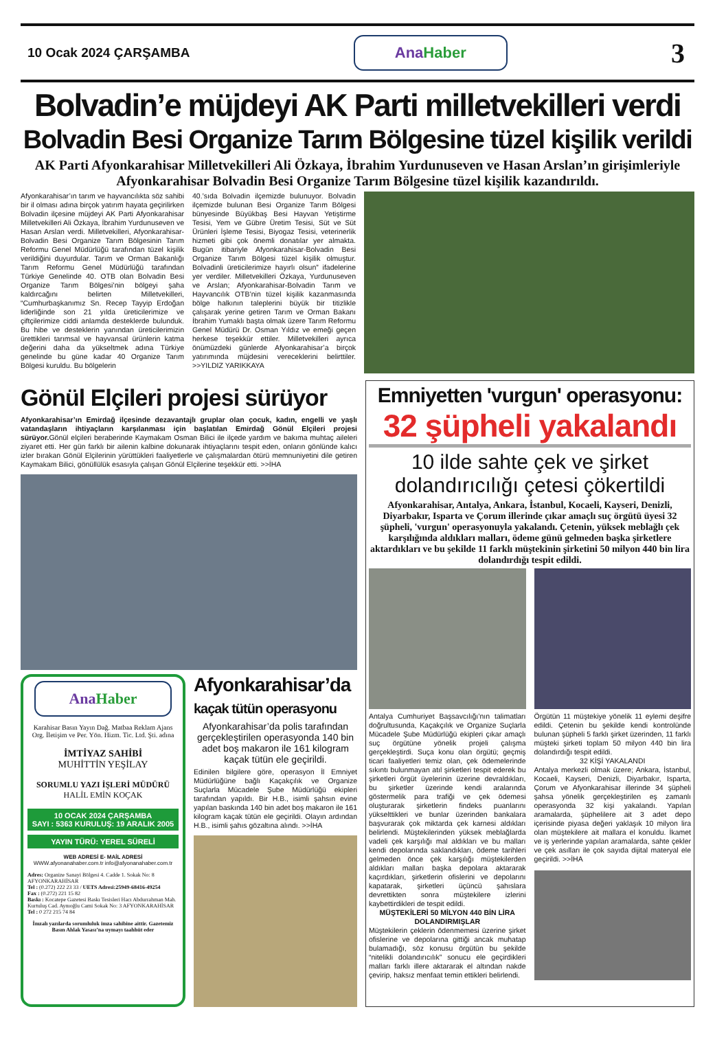10 Ocak 2024 ÇARŞAMBA
Ana Haber
3
Bolvadin’e müjdeyi AK Parti milletvekilleri verdi
Bolvadin Besi Organize Tarım Bölgesine tüzel kişilik verildi
AK Parti Afyonkarahisar Milletvekilleri Ali Özkaya, İbrahim Yurdunuseven ve Hasan Arslan’ın girişimleriyle Afyonkarahisar Bolvadin Besi Organize Tarım Bölgesine tüzel kişilik kazandırıldı.
Afyonkarahisar’ın tarım ve hayvancılıkta söz sahibi bir il olması adına birçok yatırım hayata geçirilirken Bolvadin ilçesine müjdeyi AK Parti Afyonkarahisar Milletvekilleri Ali Özkaya, İbrahim Yurdunuseven ve Hasan Arslan verdi. Milletvekilleri, Afyonkarahisar-Bolvadin Besi Organize Tarım Bölgesinin Tarım Reformu Genel Müdürlüğü tarafından tüzel kişilik verildiğini duyurdular. Tarım ve Orman Bakanlığı Tarım Reformu Genel Müdürlüğü tarafından Türkiye Genelinde 40. OTB olan Bolvadin Besi Organize Tarım Bölgesi’nin bölgeyi şaha kaldırcağını belirten Milletvekilleri, “Cumhurbaşkanımız Sn. Recep Tayyip Erdoğan liderliğinde son 21 yılda üreticilerimize ve çiftçilerimize ciddi anlamda desteklerde bulunduk. Bu hibe ve desteklerin yanından üreticilerimizin ürettikleri tarımsal ve hayvansal ürünlerin katma değerini daha da yükseltmek adına Türkiye genelinde bu güne kadar 40 Organize Tarım Bölgesi kuruldu. Bu bölgelerin
40.’sıda Bolvadin ilçemizde bulunuyor. Bolvadin ilçemizde bulunan Besi Organize Tarım Bölgesi bünyesinde Büyükbaş Besi Hayvan Yetiştirme Tesisi, Yem ve Gübre Üretim Tesisi, Süt ve Süt Ürünleri İşleme Tesisi, Biyogaz Tesisi, veterinerlik hizmeti gibi çok önemli donatılar yer almakta. Bugün itibariyle Afyonkarahisar-Bolvadin Besi Organize Tarım Bölgesi tüzel kişilik olmuştur. Bolvadinli üreticilerimize hayırlı olsun” ifadelerine yer verdiler. Milletvekilleri Özkaya, Yurdunuseven ve Arslan; Afyonkarahisar-Bolvadin Tarım ve Hayvancılık OTB’nin tüzel kişilik kazanmasında bölge halkının taleplerini büyük bir titizlikle çalışarak yerine getiren Tarım ve Orman Bakanı İbrahim Yumaklı başta olmak üzere Tarım Reformu Genel Müdürü Dr. Osman Yıldız ve emeği geçen herkese teşekkür ettiler. Milletvekilleri ayrıca önümüzdeki günlerde Afyonkarahisar’a birçok yatırımında müjdesini vereceklerini belirttiler. >>YILDIZ YARIKKAYA
Gönül Elçileri projesi sürüyor
Afyonkarahisar’ın Emirdağ ilçesinde dezavantajlı gruplar olan çocuk, kadın, engelli ve yaşlı vatandaşların ihtiyaçların karşılanması için başlatılan Emirdağ Gönül Elçileri projesi sürüyor. Gönül elçileri beraberinde Kaymakam Osman Bilici ile ilçede yardım ve bakıma muhtaç aileleri ziyaret etti. Her gün farklı bir ailenin kalbine dokunarak ihtiyaçlarını tespit eden, onların gönlünde kalıcı izler bırakan Gönül Elçilerinin yürüttükleri faaliyetlerle ve çalışmalardan ötürü memnuniyetini dile getiren Kaymakam Bilici, gönüllülük esasıyla çalışan Gönül Elçilerine teşekkür etti. >>İHA
Ana Haber
Karahisar Basın Yayın Dağ. Matbaa Reklam Ajans Org. İletişim ve Per. Yön. Hizm. Tic. Ltd. Şti. adına
İMTİYAZ SAHİBİ
MUHİTTİN YEŞİLAY
SORUMLU YAZI İŞLERİ MÜDÜRÜ
HALİL EMİN KOÇAK
10 OCAK 2024 ÇARŞAMBA
SAYI : 5363 KURULUŞ: 19 ARALIK 2005
YAYIN TÜRÜ: YEREL SÜRELİ
WEB ADRESİ E- MAİL ADRESİ
WWW.afyonanahaber.com.tr info@afyonanahaber.com.tr
Adres: Organize Sanayi Bölgesi 4. Cadde 1. Sokak No: 8 AFYONKARAHİSAR
Tel : (0.272) 222 23 33 / UETS Adresi:25949-68416-49254
Fax : (0.272) 221 15 82
Baskı : Kocatepe Gazetesi Baskı Tesisleri Hacı Abdurrahman Mah. Kurtuluş Cad. Aynıoğlu Cami Sokak No: 3 AFYONKARAHİSAR
Tel : 0 272 215 74 84
İmzalı yazılarda sorumluluk imza sahibine aittir. Gazetemiz Basın Ahlak Yasası’na uymayı taahhüt eder
Afyonkarahisar’da
kaçak tütün operasyonu
Afyonkarahisar’da polis tarafından gerçekleştirilen operasyonda 140 bin adet boş makaron ile 161 kilogram kaçak tütün ele geçirildi.
Edinilen bilgilere göre, operasyon İl Emniyet Müdürlüğüne bağlı Kaçakçılık ve Organize Suçlarla Mücadele Şube Müdürlüğü ekipleri tarafından yapıldı. Bir H.B., isimli şahsın evine yapılan baskında 140 bin adet boş makaron ile 161 kilogram kaçak tütün ele geçirildi. Olayın ardından H.B., isimli şahıs gözaltına alındı. >>İHA
Emniyetten 'vurgun' operasyonu:
32 şüpheli yakalandı
10 ilde sahte çek ve şirket dolandırıcılığı çetesi çökertildi
Afyonkarahisar, Antalya, Ankara, İstanbul, Kocaeli, Kayseri, Denizli, Diyarbakır, Isparta ve Çorum illerinde çıkar amaçlı suç örgütü üyesi 32 şüpheli, 'vurgun' operasyonuyla yakalandı. Çetenin, yüksek meblağlı çek karşılığında aldıkları malları, ödeme günü gelmeden başka şirketlere aktardıkları ve bu şekilde 11 farklı müştekinin şirketini 50 milyon 440 bin lira dolandırdığı tespit edildi.
Antalya Cumhuriyet Başsavcılığı’nın talimatları doğrultusunda, Kaçakçılık ve Organize Suçlarla Mücadele Şube Müdürlüğü ekipleri çıkar amaçlı suç örgütüne yönelik projeli çalışma gerçekleştirdi. Suça konu olan örgütü; geçmiş ticari faaliyetleri temiz olan, çek ödemelerinde sıkıntı bulunmayan atıl şirketleri tespit ederek bu şirketleri örgüt üyelerinin üzerine devraldıkları, bu şirketler üzerinde kendi aralarında göstermelik para trafiği ve çek ödemesi oluşturarak şirketlerin findeks puanlarını yükselttikleri ve bunlar üzerinden bankalara başvurarak çok miktarda çek karnesi aldıkları belirlendi. Müştekilerinden yüksek meblağlarda vadeli çek karşılığı mal aldıkları ve bu malları kendi depolarında saklandıkları, ödeme tarihleri gelmeden önce çek karşılığı müştekilerden aldıkları malları başka depolara aktararak kaçırdıkları, şirketlerin ofislerini ve depolarını kapatarak, şirketleri üçüncü şahıslara devrettikten sonra müştekilere izlerini kaybettirdikleri de tespit edildi.
MÜŞTEKİLERİ 50 MİLYON 440 BİN LİRA DOLANDIRMIŞLAR
Müştekilerin çeklerin ödenmemesi üzerine şirket ofislerine ve depolarına gittiği ancak muhatap bulamadığı, söz konusu örgütün bu şekilde “nitelikli dolandırıcılık” sonucu ele geçirdikleri malları farklı illere aktararak el altından nakde çevirip, haksız menfaat temin ettikleri belirlendi.
Örgütün 11 müştekiye yönelik 11 eylemi deşifre edildi. Çetenin bu şekilde kendi kontrolünde bulunan şüpheli 5 farklı şirket üzerinden, 11 farklı müşteki şirketi toplam 50 milyon 440 bin lira dolandırdığı tespit edildi.
32 KİŞİ YAKALANDI
Antalya merkezli olmak üzere; Ankara, İstanbul, Kocaeli, Kayseri, Denizli, Diyarbakır, Isparta, Çorum ve Afyonkarahisar illerinde 34 şüpheli şahsa yönelik gerçekleştirilen eş zamanlı operasyonda 32 kişi yakalandı. Yapılan aramalarda, şüphelilere ait 3 adet depo içerisinde piyasa değeri yaklaşık 10 milyon lira olan müştekilere ait mallara el konuldu. İkamet ve iş yerlerinde yapılan aramalarda, sahte çekler ve çek asılları ile çok sayıda dijital materyal ele geçirildi. >>İHA